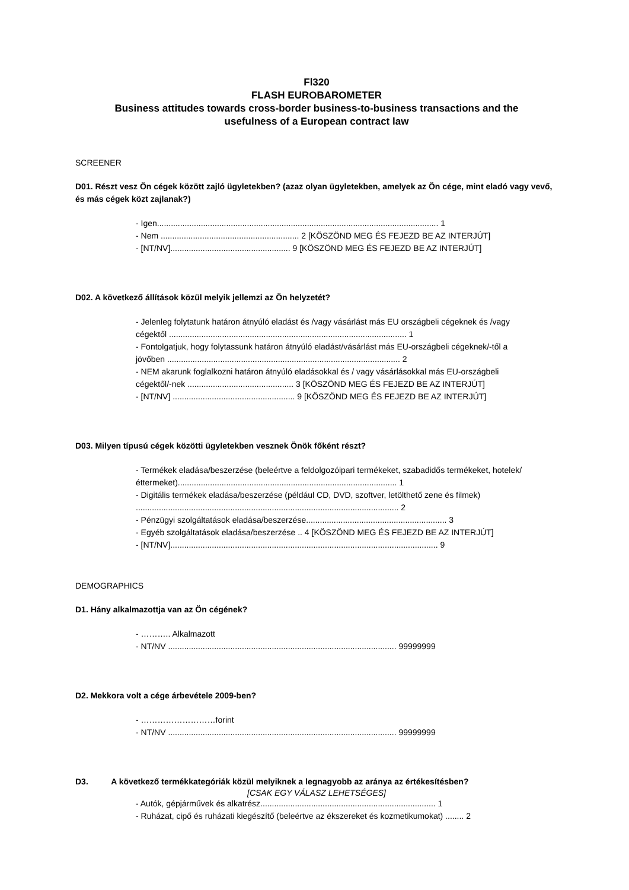Fl320
FLASH EUROBAROMETER
Business attitudes towards cross-border business-to-business transactions and the
usefulness of a European contract law
SCREENER
D01. Részt vesz Ön cégek között zajló ügyletekben? (azaz olyan ügyletekben, amelyek az Ön cége, mint eladó vagy vevő, és más cégek közt zajlanak?)
- Igen.......................................................................................................................... 1
- Nem ............................................................ 2 [KÖSZÖND MEG ÉS FEJEZD BE AZ INTERJÚT]
- [NT/NV].................................................... 9 [KÖSZÖND MEG ÉS FEJEZD BE AZ INTERJÚT]
D02. A következő állítások közül melyik jellemzi az Ön helyzetét?
- Jelenleg folytatunk határon átnyúló eladást és /vagy vásárlást más EU országbeli cégeknek és /vagy cégektől ....................................................................................................... 1
- Fontolgatjuk, hogy folytassunk határon átnyúló eladást/vásárlást más EU-országbeli cégeknek/-től a jövőben ..................................................................................................... 2
- NEM akarunk foglalkozni határon átnyúló eladásokkal és / vagy vásárlásokkal más EU-országbeli cégektől/-nek .............................................. 3 [KÖSZÖND MEG ÉS FEJEZD BE AZ INTERJÚT]
- [NT/NV] ..................................................... 9 [KÖSZÖND MEG ÉS FEJEZD BE AZ INTERJÚT]
D03. Milyen típusú cégek közötti ügyletekben vesznek Önök főként részt?
- Termékek eladása/beszerzése (beleértve a feldolgozóipari termékeket, szabadidős termékeket, hotelek/éttermeket)............................................................................................... 1
- Digitális termékek eladása/beszerzése (például CD, DVD, szoftver, letölthető zene és filmek) .................................................................................................................. 2
- Pénzügyi szolgáltatások eladása/beszerzése............................................................. 3
- Egyéb szolgáltatások eladása/beszerzése .. 4 [KÖSZÖND MEG ÉS FEJEZD BE AZ INTERJÚT]
- [NT/NV].................................................................................................................... 9
DEMOGRAPHICS
D1. Hány alkalmazottja van az Ön cégének?
- ……….. Alkalmazott
- NT/NV ................................................................................................... 99999999
D2. Mekkora volt a cége árbevétele 2009-ben?
- ………………………forint
- NT/NV ................................................................................................... 99999999
D3. A következő termékkategóriák közül melyiknek a legnagyobb az aránya az értékesítésben?
[CSAK EGY VÁLASZ LEHETSÉGES]
- Autók, gépjárművek és alkatrész............................................................................ 1
- Ruházat, cipő és ruházati kiegészítő (beleértve az ékszereket és kozmetikumokat) ........ 2